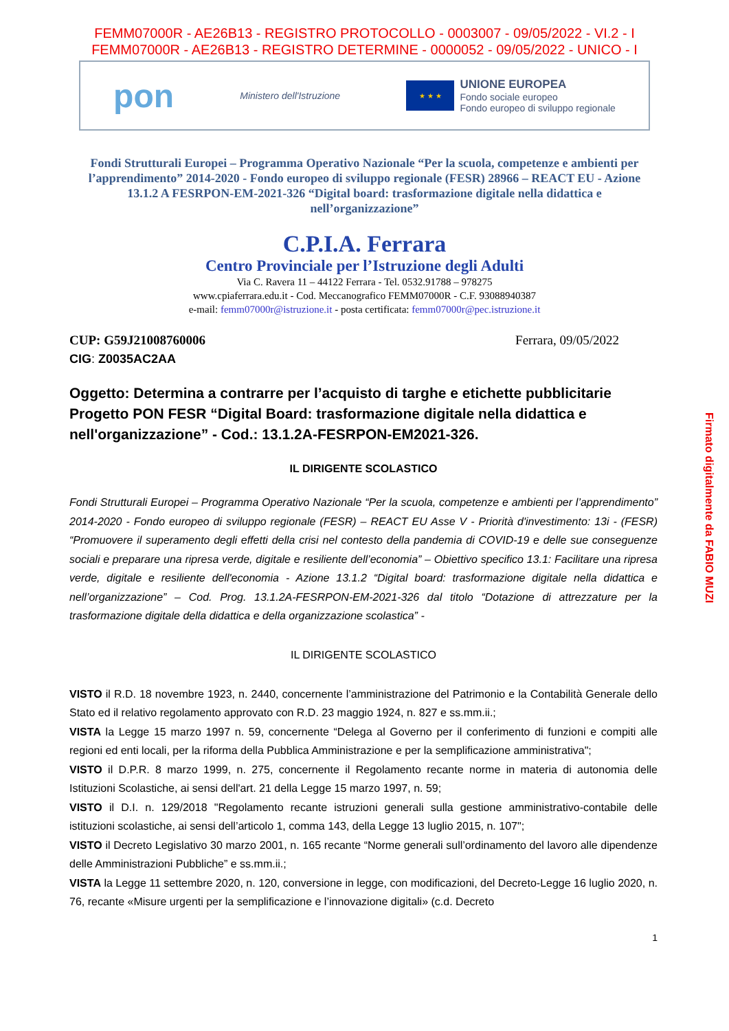FEMM07000R - AE26B13 - REGISTRO PROTOCOLLO - 0003007 - 09/05/2022 - VI.2 - I
FEMM07000R - AE26B13 - REGISTRO DETERMINE - 0000052 - 09/05/2022 - UNICO - I
pon Ministero dell'Istruzione ★ ★ ★ UNIONE EUROPEA
Fondo sociale europeo
Fondo europeo di sviluppo regionale
Fondi Strutturali Europei – Programma Operativo Nazionale “Per la scuola, competenze e ambienti per l’apprendimento” 2014-2020 - Fondo europeo di sviluppo regionale (FESR) 28966 – REACT EU - Azione 13.1.2 A FESRPON-EM-2021-326 “Digital board: trasformazione digitale nella didattica e nell’organizzazione”
C.P.I.A. Ferrara
Centro Provinciale per l’Istruzione degli Adulti
Via C. Ravera 11 – 44122 Ferrara - Tel. 0532.91788 – 978275
www.cpiaferrara.edu.it - Cod. Meccanografico FEMM07000R - C.F. 93088940387
e-mail: femm07000r@istruzione.it - posta certificata: femm07000r@pec.istruzione.it
CUP: G59J21008760006 Ferrara, 09/05/2022
CIG: Z0035AC2AA
Oggetto: Determina a contrarre per l’acquisto di targhe e etichette pubblicitarie Progetto PON FESR “Digital Board: trasformazione digitale nella didattica e nell'organizzazione” - Cod.: 13.1.2A-FESRPON-EM2021-326.
IL DIRIGENTE SCOLASTICO
Fondi Strutturali Europei – Programma Operativo Nazionale “Per la scuola, competenze e ambienti per l’apprendimento” 2014-2020 - Fondo europeo di sviluppo regionale (FESR) – REACT EU Asse V - Priorità d'investimento: 13i - (FESR) “Promuovere il superamento degli effetti della crisi nel contesto della pandemia di COVID-19 e delle sue conseguenze sociali e preparare una ripresa verde, digitale e resiliente dell’economia” – Obiettivo specifico 13.1: Facilitare una ripresa verde, digitale e resiliente dell'economia - Azione 13.1.2 “Digital board: trasformazione digitale nella didattica e nell’organizzazione” – Cod. Prog. 13.1.2A-FESRPON-EM-2021-326 dal titolo “Dotazione di attrezzature per la trasformazione digitale della didattica e della organizzazione scolastica” -
IL DIRIGENTE SCOLASTICO
VISTO il R.D. 18 novembre 1923, n. 2440, concernente l’amministrazione del Patrimonio e la Contabilità Generale dello Stato ed il relativo regolamento approvato con R.D. 23 maggio 1924, n. 827 e ss.mm.ii.;
VISTA la Legge 15 marzo 1997 n. 59, concernente “Delega al Governo per il conferimento di funzioni e compiti alle regioni ed enti locali, per la riforma della Pubblica Amministrazione e per la semplificazione amministrativa";
VISTO il D.P.R. 8 marzo 1999, n. 275, concernente il Regolamento recante norme in materia di autonomia delle Istituzioni Scolastiche, ai sensi dell'art. 21 della Legge 15 marzo 1997, n. 59;
VISTO il D.I. n. 129/2018 "Regolamento recante istruzioni generali sulla gestione amministrativo-contabile delle istituzioni scolastiche, ai sensi dell’articolo 1, comma 143, della Legge 13 luglio 2015, n. 107";
VISTO il Decreto Legislativo 30 marzo 2001, n. 165 recante “Norme generali sull’ordinamento del lavoro alle dipendenze delle Amministrazioni Pubbliche” e ss.mm.ii.;
VISTA la Legge 11 settembre 2020, n. 120, conversione in legge, con modificazioni, del Decreto-Legge 16 luglio 2020, n. 76, recante «Misure urgenti per la semplificazione e l’innovazione digitali» (c.d. Decreto
1
Firmato digitalmente da FABIO MUZI